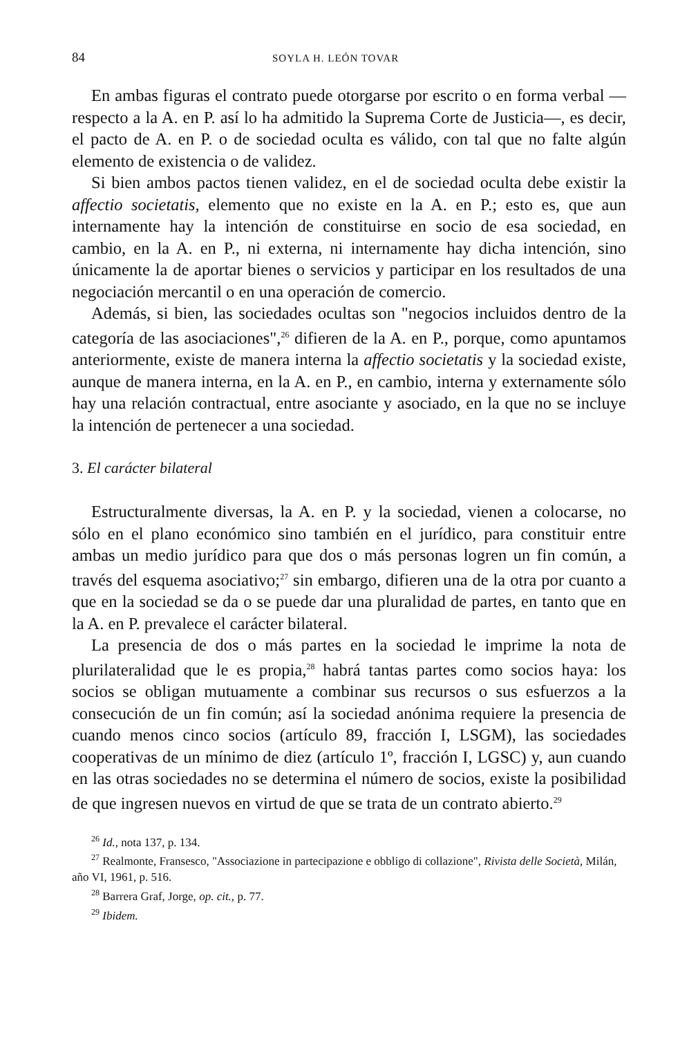84 SOYLA H. LEÓN TOVAR
En ambas figuras el contrato puede otorgarse por escrito o en forma verbal —respecto a la A. en P. así lo ha admitido la Suprema Corte de Justicia—, es decir, el pacto de A. en P. o de sociedad oculta es válido, con tal que no falte algún elemento de existencia o de validez.
Si bien ambos pactos tienen validez, en el de sociedad oculta debe existir la affectio societatis, elemento que no existe en la A. en P.; esto es, que aun internamente hay la intención de constituirse en socio de esa sociedad, en cambio, en la A. en P., ni externa, ni internamente hay dicha intención, sino únicamente la de aportar bienes o servicios y participar en los resultados de una negociación mercantil o en una operación de comercio.
Además, si bien, las sociedades ocultas son "negocios incluidos dentro de la categoría de las asociaciones",<sup>26</sup> difieren de la A. en P., porque, como apuntamos anteriormente, existe de manera interna la affectio societatis y la sociedad existe, aunque de manera interna, en la A. en P., en cambio, interna y externamente sólo hay una relación contractual, entre asociante y asociado, en la que no se incluye la intención de pertenecer a una sociedad.
3. El carácter bilateral
Estructuralmente diversas, la A. en P. y la sociedad, vienen a colocarse, no sólo en el plano económico sino también en el jurídico, para constituir entre ambas un medio jurídico para que dos o más personas logren un fin común, a través del esquema asociativo;<sup>27</sup> sin embargo, difieren una de la otra por cuanto a que en la sociedad se da o se puede dar una pluralidad de partes, en tanto que en la A. en P. prevalece el carácter bilateral.
La presencia de dos o más partes en la sociedad le imprime la nota de plurilateralidad que le es propia,<sup>28</sup> habrá tantas partes como socios haya: los socios se obligan mutuamente a combinar sus recursos o sus esfuerzos a la consecución de un fin común; así la sociedad anónima requiere la presencia de cuando menos cinco socios (artículo 89, fracción I, LSGM), las sociedades cooperativas de un mínimo de diez (artículo 1º, fracción I, LGSC) y, aun cuando en las otras sociedades no se determina el número de socios, existe la posibilidad de que ingresen nuevos en virtud de que se trata de un contrato abierto.<sup>29</sup>
<sup>26</sup> Id., nota 137, p. 134.
<sup>27</sup> Realmonte, Fransesco, "Associazione in partecipazione e obbligo di collazione", Rivista delle Società, Milán, año VI, 1961, p. 516.
<sup>28</sup> Barrera Graf, Jorge, op. cit., p. 77.
<sup>29</sup> Ibidem.